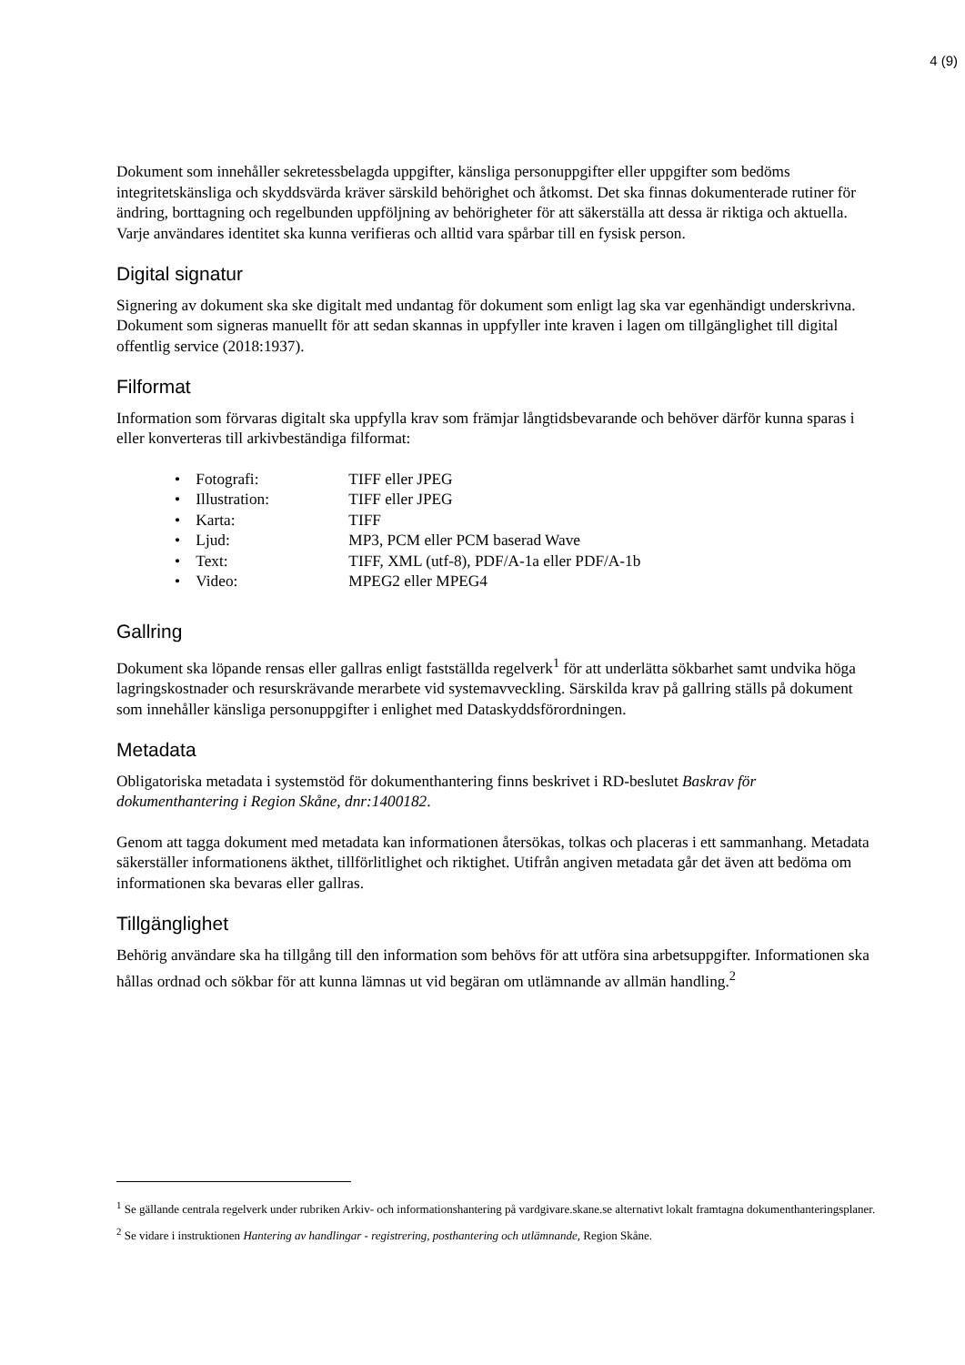4 (9)
Dokument som innehåller sekretessbelagda uppgifter, känsliga personuppgifter eller uppgifter som bedöms integritetskänsliga och skyddsvärda kräver särskild behörighet och åtkomst. Det ska finnas dokumenterade rutiner för ändring, borttagning och regelbunden uppföljning av behörigheter för att säkerställa att dessa är riktiga och aktuella. Varje användares identitet ska kunna verifieras och alltid vara spårbar till en fysisk person.
Digital signatur
Signering av dokument ska ske digitalt med undantag för dokument som enligt lag ska var egenhändigt underskrivna. Dokument som signeras manuellt för att sedan skannas in uppfyller inte kraven i lagen om tillgänglighet till digital offentlig service (2018:1937).
Filformat
Information som förvaras digitalt ska uppfylla krav som främjar långtidsbevarande och behöver därför kunna sparas i eller konverteras till arkivbeständiga filformat:
• Fotografi: TIFF eller JPEG
• Illustration: TIFF eller JPEG
• Karta: TIFF
• Ljud: MP3, PCM eller PCM baserad Wave
• Text: TIFF, XML (utf-8), PDF/A-1a eller PDF/A-1b
• Video: MPEG2 eller MPEG4
Gallring
Dokument ska löpande rensas eller gallras enligt fastställda regelverk<sup>1</sup> för att underlätta sökbarhet samt undvika höga lagringskostnader och resurskrävande merarbete vid systemavveckling. Särskilda krav på gallring ställs på dokument som innehåller känsliga personuppgifter i enlighet med Dataskyddsförordningen.
Metadata
Obligatoriska metadata i systemstöd för dokumenthantering finns beskrivet i RD-beslutet Baskrav för dokumenthantering i Region Skåne, dnr:1400182.
Genom att tagga dokument med metadata kan informationen återsökas, tolkas och placeras i ett sammanhang. Metadata säkerställer informationens äkthet, tillförlitlighet och riktighet. Utifrån angiven metadata går det även att bedöma om informationen ska bevaras eller gallras.
Tillgänglighet
Behörig användare ska ha tillgång till den information som behövs för att utföra sina arbetsuppgifter. Informationen ska hållas ordnad och sökbar för att kunna lämnas ut vid begäran om utlämnande av allmän handling.<sup>2</sup>
<sup>1</sup> Se gällande centrala regelverk under rubriken Arkiv- och informationshantering på vardgivare.skane.se alternativt lokalt framtagna dokumenthanteringsplaner.
<sup>2</sup> Se vidare i instruktionen Hantering av handlingar - registrering, posthantering och utlämnande, Region Skåne.